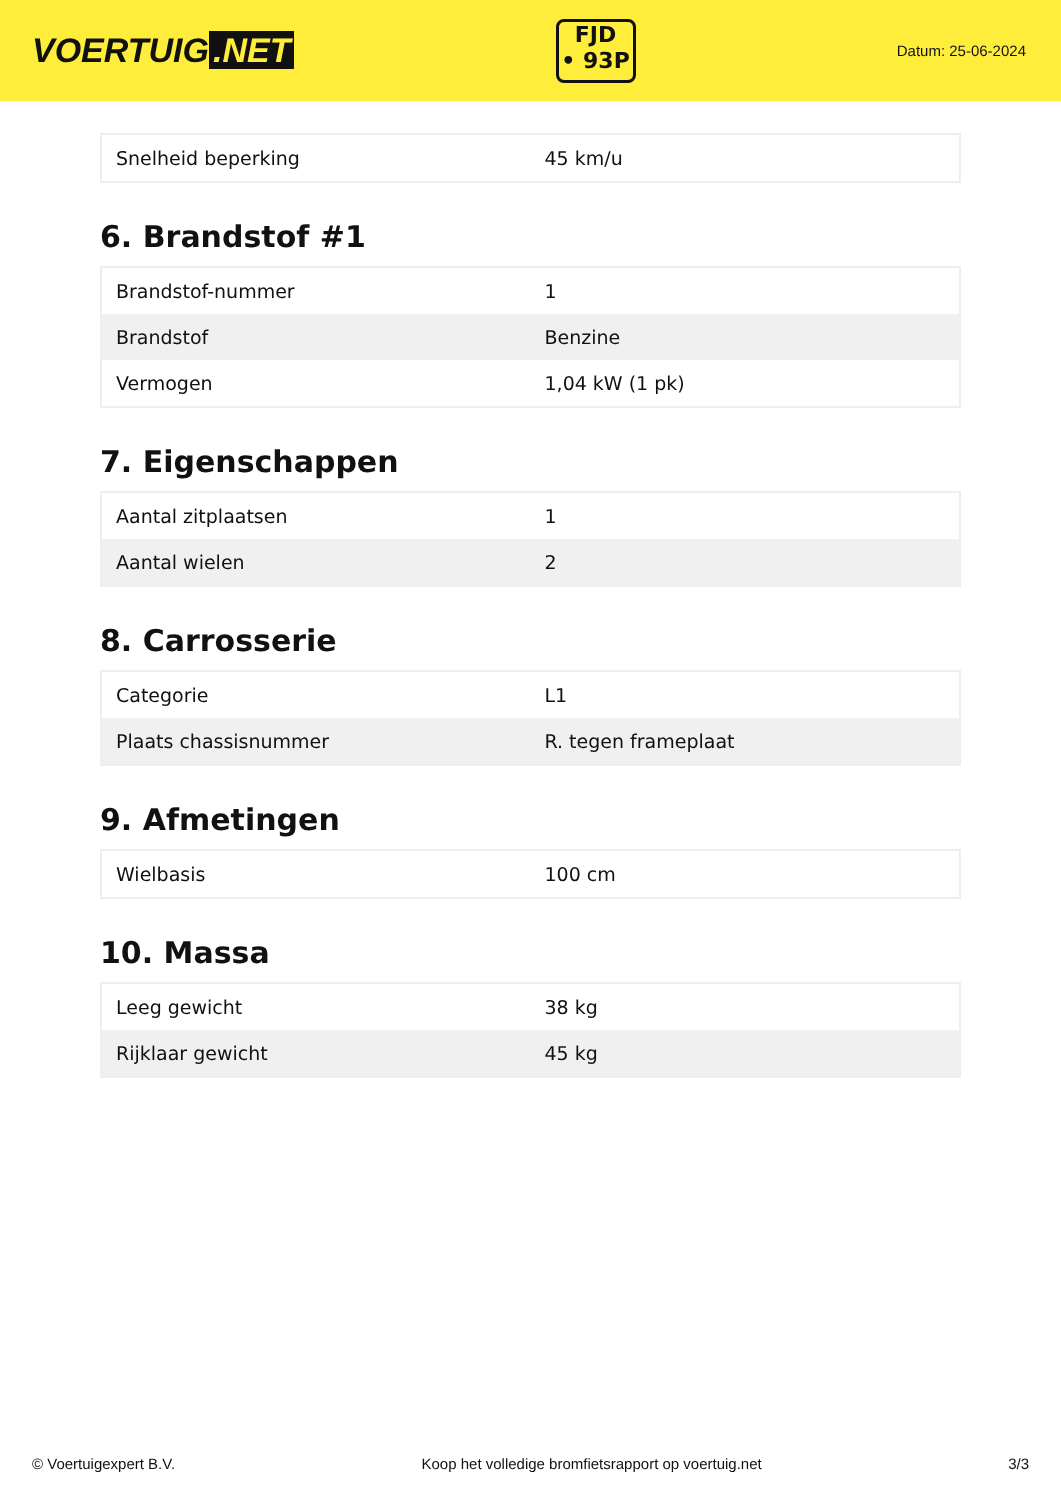VOERTUIG.NET
FJD
• 93P
Datum: 25-06-2024
| Snelheid beperking | 45 km/u |
6. Brandstof #1
| Brandstof-nummer | 1 |
| Brandstof | Benzine |
| Vermogen | 1,04 kW (1 pk) |
7. Eigenschappen
| Aantal zitplaatsen | 1 |
| Aantal wielen | 2 |
8. Carrosserie
| Categorie | L1 |
| Plaats chassisnummer | R. tegen frameplaat |
9. Afmetingen
| Wielbasis | 100 cm |
10. Massa
| Leeg gewicht | 38 kg |
| Rijklaar gewicht | 45 kg |
© Voertuigexpert B.V. Koop het volledige bromfietsrapport op voertuig.net 3/3